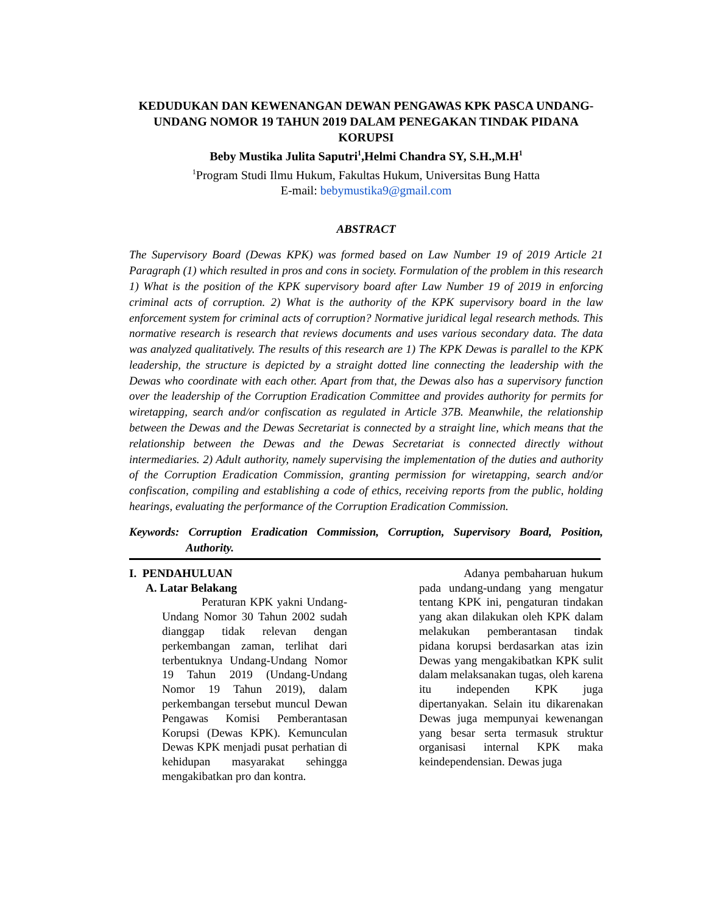KEDUDUKAN DAN KEWENANGAN DEWAN PENGAWAS KPK PASCA UNDANG-UNDANG NOMOR 19 TAHUN 2019 DALAM PENEGAKAN TINDAK PIDANA KORUPSI
Beby Mustika Julita Saputri<sup>1</sup>,Helmi Chandra SY, S.H.,M.H<sup>1</sup>
<sup>1</sup> Program Studi Ilmu Hukum, Fakultas Hukum, Universitas Bung Hatta
E-mail: bebymustika9@gmail.com
ABSTRACT
The Supervisory Board (Dewas KPK) was formed based on Law Number 19 of 2019 Article 21 Paragraph (1) which resulted in pros and cons in society. Formulation of the problem in this research 1) What is the position of the KPK supervisory board after Law Number 19 of 2019 in enforcing criminal acts of corruption. 2) What is the authority of the KPK supervisory board in the law enforcement system for criminal acts of corruption? Normative juridical legal research methods. This normative research is research that reviews documents and uses various secondary data. The data was analyzed qualitatively. The results of this research are 1) The KPK Dewas is parallel to the KPK leadership, the structure is depicted by a straight dotted line connecting the leadership with the Dewas who coordinate with each other. Apart from that, the Dewas also has a supervisory function over the leadership of the Corruption Eradication Committee and provides authority for permits for wiretapping, search and/or confiscation as regulated in Article 37B. Meanwhile, the relationship between the Dewas and the Dewas Secretariat is connected by a straight line, which means that the relationship between the Dewas and the Dewas Secretariat is connected directly without intermediaries. 2) Adult authority, namely supervising the implementation of the duties and authority of the Corruption Eradication Commission, granting permission for wiretapping, search and/or confiscation, compiling and establishing a code of ethics, receiving reports from the public, holding hearings, evaluating the performance of the Corruption Eradication Commission.
Keywords: Corruption Eradication Commission, Corruption, Supervisory Board, Position, Authority.
I. PENDAHULUAN
A. Latar Belakang
Peraturan KPK yakni Undang-Undang Nomor 30 Tahun 2002 sudah dianggap tidak relevan dengan perkembangan zaman, terlihat dari terbentuknya Undang-Undang Nomor 19 Tahun 2019 (Undang-Undang Nomor 19 Tahun 2019), dalam perkembangan tersebut muncul Dewan Pengawas Komisi Pemberantasan Korupsi (Dewas KPK). Kemunculan Dewas KPK menjadi pusat perhatian di kehidupan masyarakat sehingga mengakibatkan pro dan kontra.
Adanya pembaharuan hukum pada undang-undang yang mengatur tentang KPK ini, pengaturan tindakan yang akan dilakukan oleh KPK dalam melakukan pemberantasan tindak pidana korupsi berdasarkan atas izin Dewas yang mengakibatkan KPK sulit dalam melaksanakan tugas, oleh karena itu independen KPK juga dipertanyakan. Selain itu dikarenakan Dewas juga mempunyai kewenangan yang besar serta termasuk struktur organisasi internal KPK maka keindependensian. Dewas juga